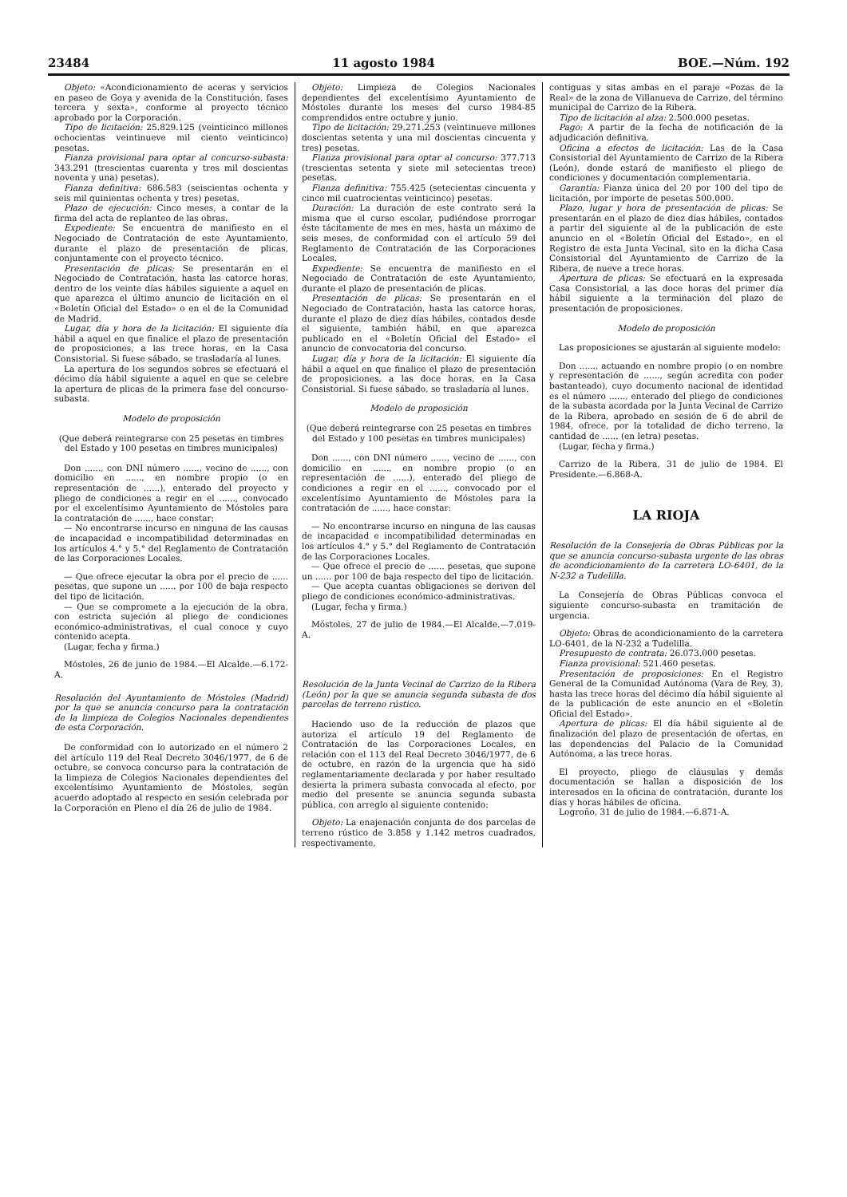23484 11 agosto 1984 BOE.—Núm. 192
Objeto: «Acondicionamiento de aceras y servicios en paseo de Goya y avenida de la Constitución, fases tercera y sexta», conforme al proyecto técnico aprobado por la Corporación.
Tipo de licitación: 25.829.125 (veinticinco millones ochocientas veintinueve mil ciento veinticinco) pesetas.
Fianza provisional para optar al concurso-subasta: 343.291 (trescientas cuarenta y tres mil doscientas noventa y una) pesetas).
Fianza definitiva: 686.583 (seiscientas ochenta y seis mil quinientas ochenta y tres) pesetas.
Plazo de ejecución: Cinco meses, a contar de la firma del acta de replanteo de las obras.
Expediente: Se encuentra de manifiesto en el Negociado de Contratación de este Ayuntamiento, durante el plazo de presentación de plicas, conjuntamente con el proyecto técnico.
Presentación de plicas: Se presentarán en el Negociado de Contratación, hasta las catorce horas, dentro de los veinte días hábiles siguiente a aquel en que aparezca el último anuncio de licitación en el «Boletín Oficial del Estado» o en el de la Comunidad de Madrid.
Lugar, día y hora de la licitación: El siguiente día hábil a aquel en que finalice el plazo de presentación de proposiciones, a las trece horas, en la Casa Consistorial. Si fuese sábado, se trasladaría al lunes.
La apertura de los segundos sobres se efectuará el décimo día hábil siguiente a aquel en que se celebre la apertura de plicas de la primera fase del concurso-subasta.
Modelo de proposición
(Que deberá reintegrarse con 25 pesetas en timbres del Estado y 100 pesetas en timbres municipales)
Don ......, con DNI número ......, vecino de ......, con domicilio en ......, en nombre propio (o en representación de ......), enterado del proyecto y pliego de condiciones a regir en el ......, convocado por el excelentísimo Ayuntamiento de Móstoles para la contratación de ......, hace constar:
— No encontrarse incurso en ninguna de las causas de incapacidad e incompatibilidad determinadas en los artículos 4.° y 5.° del Reglamento de Contratación de las Corporaciones Locales.
— Que ofrece ejecutar la obra por el precio de ...... pesetas, que supone un ...... por 100 de baja respecto del tipo de licitación.
— Que se compromete a la ejecución de la obra, con estricta sujeción al pliego de condiciones económico-administrativas, el cual conoce y cuyo contenido acepta.
(Lugar, fecha y firma.)
Móstoles, 26 de junio de 1984.—El Alcalde.—6.172-A.
Resolución del Ayuntamiento de Móstoles (Madrid) por la que se anuncia concurso para la contratación de la limpieza de Colegios Nacionales dependientes de esta Corporación.
De conformidad con lo autorizado en el número 2 del artículo 119 del Real Decreto 3046/1977, de 6 de octubre, se convoca concurso para la contratación de la limpieza de Colegios Nacionales dependientes del excelentísimo Ayuntamiento de Móstoles, según acuerdo adoptado al respecto en sesión celebrada por la Corporación en Pleno el día 26 de julio de 1984.
Objeto: Limpieza de Colegios Nacionales dependientes del excelentísimo Ayuntamiento de Móstoles durante los meses del curso 1984-85 comprendidos entre octubre y junio.
Tipo de licitación: 29.271.253 (veintinueve millones doscientas setenta y una mil doscientas cincuenta y tres) pesetas.
Fianza provisional para optar al concurso: 377.713 (trescientas setenta y siete mil setecientas trece) pesetas.
Fianza definitiva: 755.425 (setecientas cincuenta y cinco mil cuatrocientas veinticinco) pesetas.
Duración: La duración de este contrato será la misma que el curso escolar, pudiéndose prorrogar éste tácitamente de mes en mes, hasta un máximo de seis meses, de conformidad con el artículo 59 del Reglamento de Contratación de las Corporaciones Locales.
Expediente: Se encuentra de manifiesto en el Negociado de Contratación de este Ayuntamiento, durante el plazo de presentación de plicas.
Presentación de plicas: Se presentarán en el Negociado de Contratación, hasta las catorce horas, durante el plazo de diez días hábiles, contados desde el siguiente, también hábil, en que aparezca publicado en el «Boletín Oficial del Estado» el anuncio de convocatoria del concurso.
Lugar, día y hora de la licitación: El siguiente día hábil a aquel en que finalice el plazo de presentación de proposiciones, a las doce horas, en la Casa Consistorial. Si fuese sábado, se trasladaría al lunes.
Modelo de proposición
(Que deberá reintegrarse con 25 pesetas en timbres del Estado y 100 pesetas en timbres municipales)
Don ......, con DNI número ......, vecino de ......, con domicilio en ......, en nombre propio (o en representación de ......), enterado del pliego de condiciones a regir en el ......, convocado por el excelentísimo Ayuntamiento de Móstoles para la contratación de ......, hace constar:
— No encontrarse incurso en ninguna de las causas de incapacidad e incompatibilidad determinadas en los artículos 4.° y 5.° del Reglamento de Contratación de las Corporaciones Locales.
— Que ofrece el precio de ...... pesetas, que supone un ...... por 100 de baja respecto del tipo de licitación.
— Que acepta cuantas obligaciones se deriven del pliego de condiciones económico-administrativas.
(Lugar, fecha y firma.)
Móstoles, 27 de julio de 1984.—El Alcalde.—7.019-A.
Resolución de la Junta Vecinal de Carrizo de la Ribera (León) por la que se anuncia segunda subasta de dos parcelas de terreno rústico.
Haciendo uso de la reducción de plazos que autoriza el artículo 19 del Reglamento de Contratación de las Corporaciones Locales, en relación con el 113 del Real Decreto 3046/1977, de 6 de octubre, en razón de la urgencia que ha sido reglamentariamente declarada y por haber resultado desierta la primera subasta convocada al efecto, por medio del presente se anuncia segunda subasta pública, con arreglo al siguiente contenido:
Objeto: La enajenación conjunta de dos parcelas de terreno rústico de 3.858 y 1.142 metros cuadrados, respectivamente,
contiguas y sitas ambas en el paraje «Pozas de la Real» de la zona de Villanueva de Carrizo, del término municipal de Carrizo de la Ribera.
Tipo de licitación al alza: 2.500.000 pesetas.
Pago: A partir de la fecha de notificación de la adjudicación definitiva.
Oficina a efectos de licitación: Las de la Casa Consistorial del Ayuntamiento de Carrizo de la Ribera (León), donde estará de manifiesto el pliego de condiciones y documentación complementaria.
Garantía: Fianza única del 20 por 100 del tipo de licitación, por importe de pesetas 500.000.
Plazo, lugar y hora de presentación de plicas: Se presentarán en el plazo de diez días hábiles, contados a partir del siguiente al de la publicación de este anuncio en el «Boletín Oficial del Estado», en el Registro de esta Junta Vecinal, sito en la dicha Casa Consistorial del Ayuntamiento de Carrizo de la Ribera, de nueve a trece horas.
Apertura de plicas: Se efectuará en la expresada Casa Consistorial, a las doce horas del primer día hábil siguiente a la terminación del plazo de presentación de proposiciones.
Modelo de proposición
Las proposiciones se ajustarán al siguiente modelo:
Don ......, actuando en nombre propio (o en nombre y representación de ......, según acredita con poder bastanteado), cuyo documento nacional de identidad es el número ......, enterado del pliego de condiciones de la subasta acordada por la Junta Vecinal de Carrizo de la Ribera, aprobado en sesión de 6 de abril de 1984, ofrece, por la totalidad de dicho terreno, la cantidad de ...... (en letra) pesetas.
(Lugar, fecha y firma.)
Carrizo de la Ribera, 31 de julio de 1984. El Presidente.—6.868-A.
LA RIOJA
Resolución de la Consejería de Obras Públicas por la que se anuncia concurso-subasta urgente de las obras de acondicionamiento de la carretera LO-6401, de la N-232 a Tudelilla.
La Consejería de Obras Públicas convoca el siguiente concurso-subasta en tramitación de urgencia.
Objeto: Obras de acondicionamiento de la carretera LO-6401, de la N-232 a Tudelilla.
Presupuesto de contrata: 26.073.000 pesetas.
Fianza provisional: 521.460 pesetas.
Presentación de proposiciones: En el Registro General de la Comunidad Autónoma (Vara de Rey, 3), hasta las trece horas del décimo día hábil siguiente al de la publicación de este anuncio en el «Boletín Oficial del Estado».
Apertura de plicas: El día hábil siguiente al de finalización del plazo de presentación de ofertas, en las dependencias del Palacio de la Comunidad Autónoma, a las trece horas.
El proyecto, pliego de cláusulas y demás documentación se hallan a disposición de los interesados en la oficina de contratación, durante los días y horas hábiles de oficina.
Logroño, 31 de julio de 1984.—6.871-A.